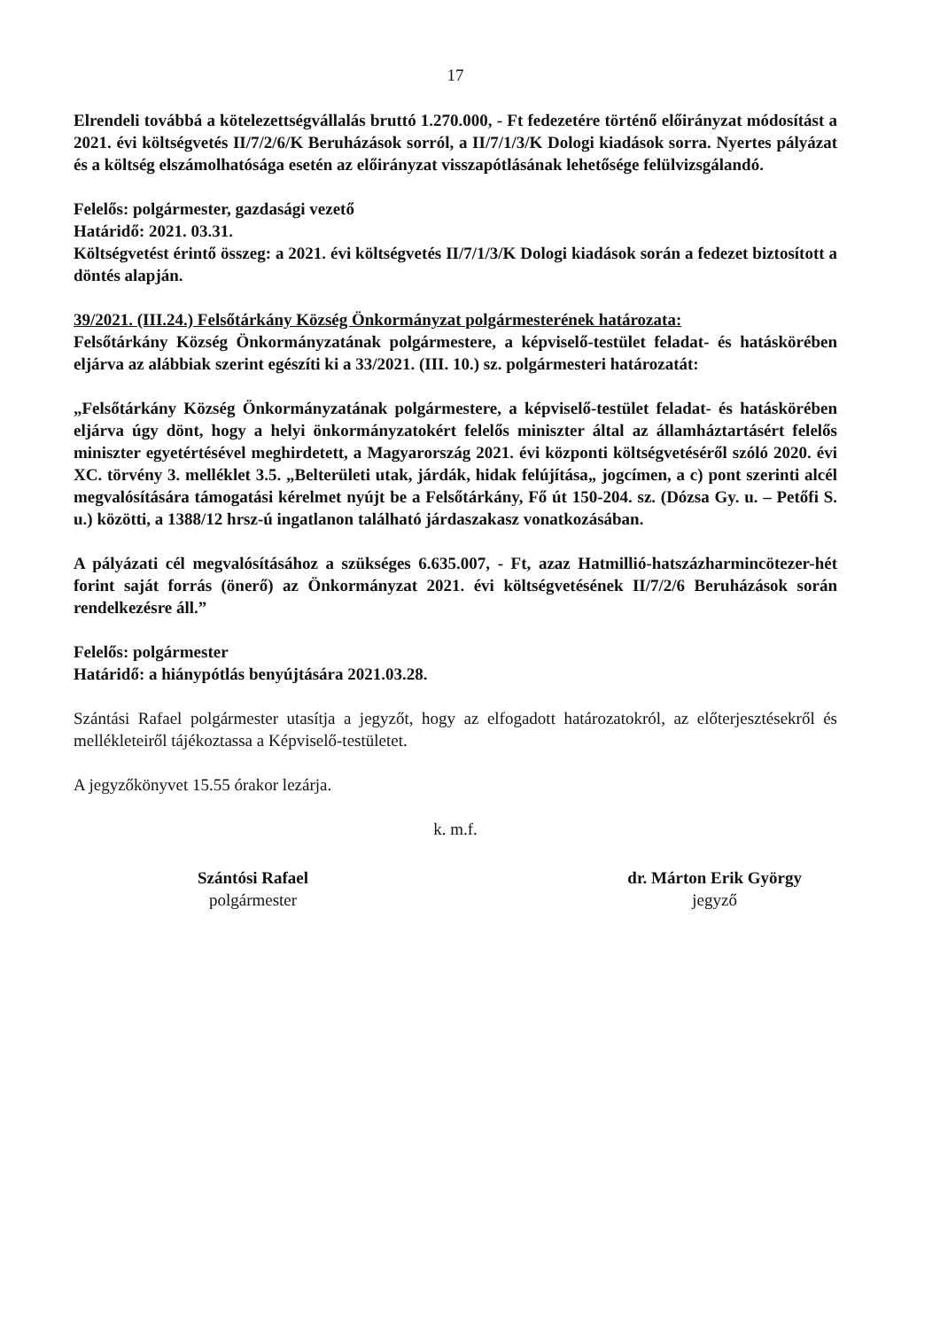17
Elrendeli továbbá a kötelezettségvállalás bruttó 1.270.000, - Ft fedezetére történő előirányzat módosítást a 2021. évi költségvetés II/7/2/6/K Beruházások sorról, a II/7/1/3/K Dologi kiadások sorra. Nyertes pályázat és a költség elszámolhatósága esetén az előirányzat visszapótlásának lehetősége felülvizsgálandó.
Felelős: polgármester, gazdasági vezető
Határidő: 2021. 03.31.
Költségvetést érintő összeg: a 2021. évi költségvetés II/7/1/3/K Dologi kiadások során a fedezet biztosított a döntés alapján.
39/2021. (III.24.) Felsőtárkány Község Önkormányzat polgármesterének határozata:
Felsőtárkány Község Önkormányzatának polgármestere, a képviselő-testület feladat- és hatáskörében eljárva az alábbiak szerint egészíti ki a 33/2021. (III. 10.) sz. polgármesteri határozatát:
„Felsőtárkány Község Önkormányzatának polgármestere, a képviselő-testület feladat- és hatáskörében eljárva úgy dönt, hogy a helyi önkormányzatokért felelős miniszter által az államháztartásért felelős miniszter egyetértésével meghirdetett, a Magyarország 2021. évi központi költségvetéséről szóló 2020. évi XC. törvény 3. melléklet 3.5. „Belterületi utak, járdák, hidak felújítása„ jogcímen, a c) pont szerinti alcél megvalósítására támogatási kérelmet nyújt be a Felsőtárkány, Fő út 150-204. sz. (Dózsa Gy. u. – Petőfi S. u.) közötti, a 1388/12 hrsz-ú ingatlanon található járdaszakasz vonatkozásában.
A pályázati cél megvalósításához a szükséges 6.635.007, - Ft, azaz Hatmillió-hatszázharmincötezer-hét forint saját forrás (önerő) az Önkormányzat 2021. évi költségvetésének II/7/2/6 Beruházások során rendelkezésre áll.”
Felelős: polgármester
Határidő: a hiánypótlás benyújtására 2021.03.28.
Szántási Rafael polgármester utasítja a jegyzőt, hogy az elfogadott határozatokról, az előterjesztésekről és mellékleteiről tájékoztassa a Képviselő-testületet.
A jegyzőkönyvet 15.55 órakor lezárja.
k. m.f.
Szántósi Rafael
polgármester
dr. Márton Erik György
jegyző